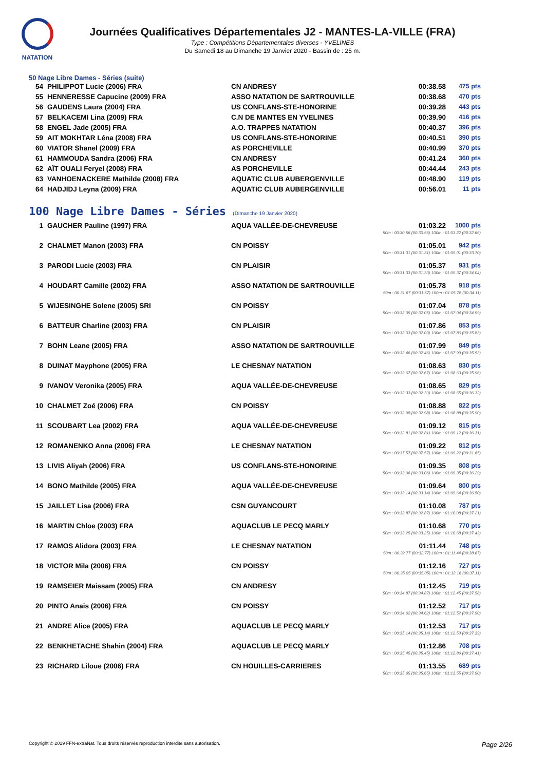NATATION
Journées Qualificatives Départementales J2 - MANTES-LA-VILLE (FRA)
Type : Compétitions Départementales diverses - YVELINES
Du Samedi 18 au Dimanche 19 Janvier 2020 - Bassin de : 25 m.
50 Nage Libre Dames - Séries (suite)
| 54 | PHILIPPOT Lucie (2006) FRA | CN ANDRESY | 00:38.58 | 475 pts |
| 55 | HENNERESSE Capucine (2009) FRA | ASSO NATATION DE SARTROUVILLE | 00:38.68 | 470 pts |
| 56 | GAUDENS Laura (2004) FRA | US CONFLANS-STE-HONORINE | 00:39.28 | 443 pts |
| 57 | BELKACEMI Lina (2009) FRA | C.N DE MANTES EN YVELINES | 00:39.90 | 416 pts |
| 58 | ENGEL Jade (2005) FRA | A.O. TRAPPES NATATION | 00:40.37 | 396 pts |
| 59 | AIT MOKHTAR Léna (2008) FRA | US CONFLANS-STE-HONORINE | 00:40.51 | 390 pts |
| 60 | VIATOR Shanel (2009) FRA | AS PORCHEVILLE | 00:40.99 | 370 pts |
| 61 | HAMMOUDA Sandra (2006) FRA | CN ANDRESY | 00:41.24 | 360 pts |
| 62 | AÏT OUALI Feryel (2008) FRA | AS PORCHEVILLE | 00:44.44 | 243 pts |
| 63 | VANHOENACKERE Mathilde (2008) FRA | AQUATIC CLUB AUBERGENVILLE | 00:48.90 | 119 pts |
| 64 | HADJIDJ Leyna (2009) FRA | AQUATIC CLUB AUBERGENVILLE | 00:56.01 | 11 pts |
100 Nage Libre Dames - Séries (Dimanche 19 Janvier 2020)
| 1 | GAUCHER Pauline (1997) FRA | AQUA VALLÉE-DE-CHEVREUSE | 01:03.22 | 1000 pts |
| 50m : 00:30.56 (00:30.56) 100m : 01:03.22 (00:32.66) | | | | |
| 2 | CHALMET Manon (2003) FRA | CN POISSY | 01:05.01 | 942 pts |
| 50m : 00:31.31 (00:31.31) 100m : 01:05.01 (00:33.70) | | | | |
| 3 | PARODI Lucie (2003) FRA | CN PLAISIR | 01:05.37 | 931 pts |
| 50m : 00:31.33 (00:31.33) 100m : 01:05.37 (00:34.04) | | | | |
| 4 | HOUDART Camille (2002) FRA | ASSO NATATION DE SARTROUVILLE | 01:05.78 | 918 pts |
| 50m : 00:31.67 (00:31.67) 100m : 01:05.78 (00:34.11) | | | | |
| 5 | WIJESINGHE Solene (2005) SRI | CN POISSY | 01:07.04 | 878 pts |
| 50m : 00:32.05 (00:32.05) 100m : 01:07.04 (00:34.99) | | | | |
| 6 | BATTEUR Charline (2003) FRA | CN PLAISIR | 01:07.86 | 853 pts |
| 50m : 00:32.03 (00:32.03) 100m : 01:07.86 (00:35.83) | | | | |
| 7 | BOHN Leane (2005) FRA | ASSO NATATION DE SARTROUVILLE | 01:07.99 | 849 pts |
| 50m : 00:32.46 (00:32.46) 100m : 01:07.99 (00:35.53) | | | | |
| 8 | DUINAT Mayphone (2005) FRA | LE CHESNAY NATATION | 01:08.63 | 830 pts |
| 50m : 00:32.67 (00:32.67) 100m : 01:08.63 (00:35.96) | | | | |
| 9 | IVANOV Veronika (2005) FRA | AQUA VALLÉE-DE-CHEVREUSE | 01:08.65 | 829 pts |
| 50m : 00:32.33 (00:32.33) 100m : 01:08.65 (00:36.32) | | | | |
| 10 | CHALMET Zoé (2006) FRA | CN POISSY | 01:08.88 | 822 pts |
| 50m : 00:32.98 (00:32.98) 100m : 01:08.88 (00:35.90) | | | | |
| 11 | SCOUBART Lea (2002) FRA | AQUA VALLÉE-DE-CHEVREUSE | 01:09.12 | 815 pts |
| 50m : 00:32.81 (00:32.81) 100m : 01:09.12 (00:36.31) | | | | |
| 12 | ROMANENKO Anna (2006) FRA | LE CHESNAY NATATION | 01:09.22 | 812 pts |
| 50m : 00:37.57 (00:37.57) 100m : 01:09.22 (00:31.65) | | | | |
| 13 | LIVIS Aliyah (2006) FRA | US CONFLANS-STE-HONORINE | 01:09.35 | 808 pts |
| 50m : 00:33.06 (00:33.06) 100m : 01:09.35 (00:36.29) | | | | |
| 14 | BONO Mathilde (2005) FRA | AQUA VALLÉE-DE-CHEVREUSE | 01:09.64 | 800 pts |
| 50m : 00:33.14 (00:33.14) 100m : 01:09.64 (00:36.50) | | | | |
| 15 | JAILLET Lisa (2006) FRA | CSN GUYANCOURT | 01:10.08 | 787 pts |
| 50m : 00:32.87 (00:32.87) 100m : 01:10.08 (00:37.21) | | | | |
| 16 | MARTIN Chloe (2003) FRA | AQUACLUB LE PECQ MARLY | 01:10.68 | 770 pts |
| 50m : 00:33.25 (00:33.25) 100m : 01:10.68 (00:37.43) | | | | |
| 17 | RAMOS Alidora (2003) FRA | LE CHESNAY NATATION | 01:11.44 | 748 pts |
| 50m : 00:32.77 (00:32.77) 100m : 01:11.44 (00:38.67) | | | | |
| 18 | VICTOR Mila (2006) FRA | CN POISSY | 01:12.16 | 727 pts |
| 50m : 00:35.05 (00:35.05) 100m : 01:12.16 (00:37.11) | | | | |
| 19 | RAMSEIER Maissam (2005) FRA | CN ANDRESY | 01:12.45 | 719 pts |
| 50m : 00:34.87 (00:34.87) 100m : 01:12.45 (00:37.58) | | | | |
| 20 | PINTO Anais (2006) FRA | CN POISSY | 01:12.52 | 717 pts |
| 50m : 00:34.62 (00:34.62) 100m : 01:12.52 (00:37.90) | | | | |
| 21 | ANDRE Alice (2005) FRA | AQUACLUB LE PECQ MARLY | 01:12.53 | 717 pts |
| 50m : 00:35.14 (00:35.14) 100m : 01:12.53 (00:37.39) | | | | |
| 22 | BENKHETACHE Shahin (2004) FRA | AQUACLUB LE PECQ MARLY | 01:12.86 | 708 pts |
| 50m : 00:35.45 (00:35.45) 100m : 01:12.86 (00:37.41) | | | | |
| 23 | RICHARD Liloue (2006) FRA | CN HOUILLES-CARRIERES | 01:13.55 | 689 pts |
| 50m : 00:35.65 (00:35.65) 100m : 01:13.55 (00:37.90) | | | | |
Copyright © 2019 FFN-extraNat. Tous droits réservés reproduction interdite sans autorisation. Page 2/26